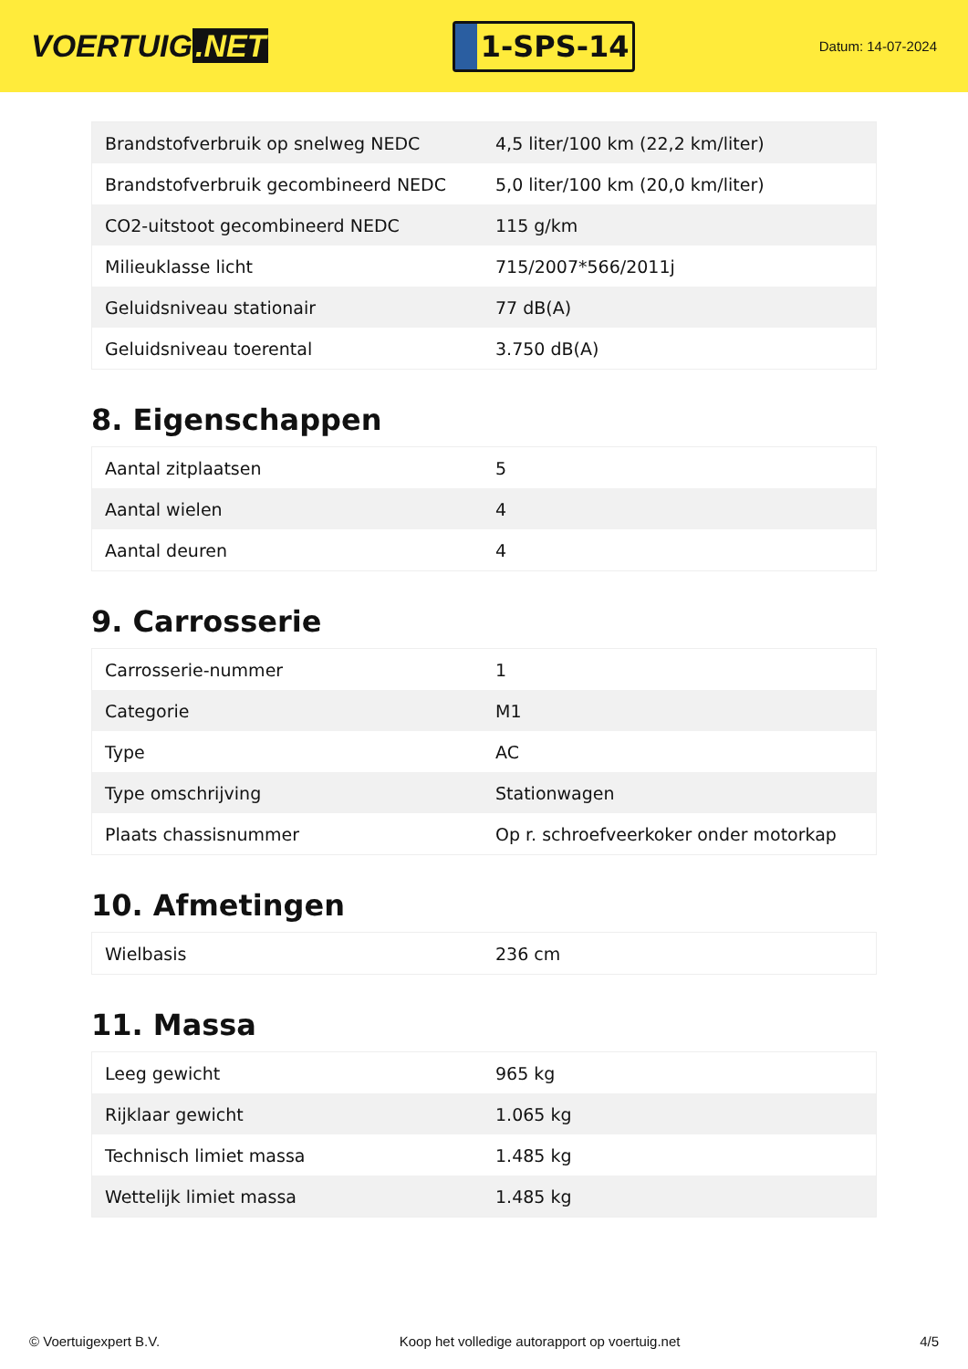VOERTUIG.NET
1-SPS-14
Datum: 14-07-2024
| Brandstofverbruik op snelweg NEDC | 4,5 liter/100 km (22,2 km/liter) |
| Brandstofverbruik gecombineerd NEDC | 5,0 liter/100 km (20,0 km/liter) |
| CO2-uitstoot gecombineerd NEDC | 115 g/km |
| Milieuklasse licht | 715/2007*566/2011j |
| Geluidsniveau stationair | 77 dB(A) |
| Geluidsniveau toerental | 3.750 dB(A) |
8. Eigenschappen
| Aantal zitplaatsen | 5 |
| Aantal wielen | 4 |
| Aantal deuren | 4 |
9. Carrosserie
| Carrosserie-nummer | 1 |
| Categorie | M1 |
| Type | AC |
| Type omschrijving | Stationwagen |
| Plaats chassisnummer | Op r. schroefveerkoker onder motorkap |
10. Afmetingen
| Wielbasis | 236 cm |
11. Massa
| Leeg gewicht | 965 kg |
| Rijklaar gewicht | 1.065 kg |
| Technisch limiet massa | 1.485 kg |
| Wettelijk limiet massa | 1.485 kg |
© Voertuigexpert B.V. Koop het volledige autorapport op voertuig.net 4/5